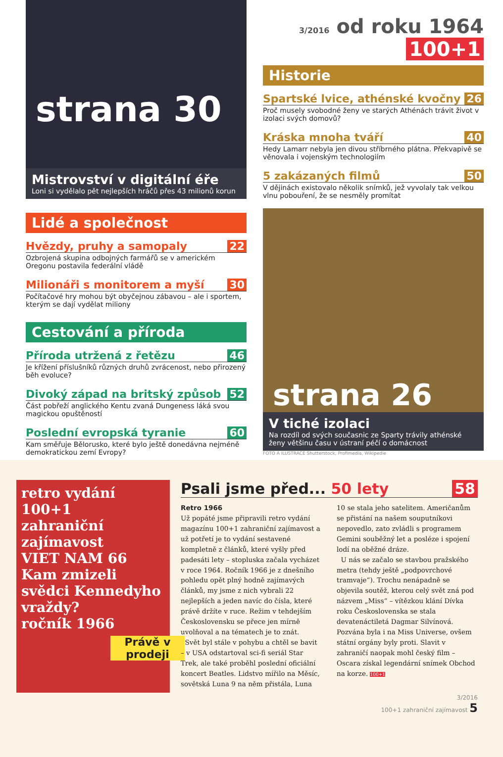strana 30
Mistrovství v digitální éře
Loni si vydělalo pět nejlepších hráčů přes 43 milionů korun
Lidé a společnost
Hvězdy, pruhy a samopaly 22
Ozbrojená skupina odbojných farmářů se v americkém Oregonu postavila federální vládě
Milionáři s monitorem a myší 30
Počítačové hry mohou být obyčejnou zábavou – ale i sportem, kterým se dají vydělat miliony
Cestování a příroda
Příroda utržená z řetězu 46
Je křížení příslušníků různých druhů zvrácenost, nebo přirozený běh evoluce?
Divoký západ na britský způsob 52
Část pobřeží anglického Kentu zvaná Dungeness láká svou magickou opuštěností
Poslední evropská tyranie 60
Kam směřuje Bělorusko, které bylo ještě donedávna nejméně demokratickou zemí Evropy?
3/2016 od roku 1964 100+1
Historie
Spartské lvice, athénské kvočny 26
Proč musely svobodné ženy ve starých Athénách trávit život v izolaci svých domovů?
Kráska mnoha tváří 40
Hedy Lamarr nebyla jen divou stříbrného plátna. Překvapivě se věnovala i vojenským technologiím
5 zakázaných filmů 50
V dějinách existovalo několik snímků, jež vyvolaly tak velkou vlnu pobouření, že se nesměly promítat
strana 26
V tiché izolaci
Na rozdíl od svých současnic ze Sparty trávily athénské ženy většinu času v ústraní péčí o domácnost
FOTO A ILUSTRACE Shutterstock, Profimedia, Wikipedie
retro vydání
100+1
zahraniční zajímavost
VIET NAM 66
Kam zmizeli svědci Kennedyho vraždy?
ročník 1966
Právě v prodeji
Psali jsme před... 50 lety 58
Retro 1966
Už popáté jsme připravili retro vydání magazínu 100+1 zahraniční zajímavost a už potřetí je to vydání sestavené kompletně z článků, které vyšly před padesáti lety – stopluska začala vycházet v roce 1964. Ročník 1966 je z dnešního pohledu opět plný hodně zajímavých článků, my jsme z nich vybrali 22 nejlepších a jeden navíc do čísla, které právě držíte v ruce. Režim v tehdejším Československu se přece jen mírně uvolňoval a na tématech je to znát.
Svět byl stále v pohybu a chtěl se bavit – v USA odstartoval sci-fi seriál Star Trek, ale také proběhl poslední oficiální koncert Beatles. Lidstvo mířilo na Měsíc, sovětská Luna 9 na něm přistála, Luna 10 se stala jeho satelitem. Američanům se přistání na našem souputníkovi nepovedlo, zato zvládli s programem Gemini souběžný let a posléze i spojení lodí na oběžné dráze.
U nás se začalo se stavbou pražského metra (tehdy ještě „podpovrchové tramvaje“). Trochu nenápadně se objevila soutěž, kterou celý svět zná pod názvem „Miss“ – vítězkou klání Dívka roku Československa se stala devatenáctiletá Dagmar Silvínová. Pozvána byla i na Miss Universe, ovšem státní orgány byly proti. Slavit v zahraničí naopak mohl český film – Oscara získal legendární snímek Obchod na korze. 100+1
3/2016
100+1 zahraniční zajímavost 5